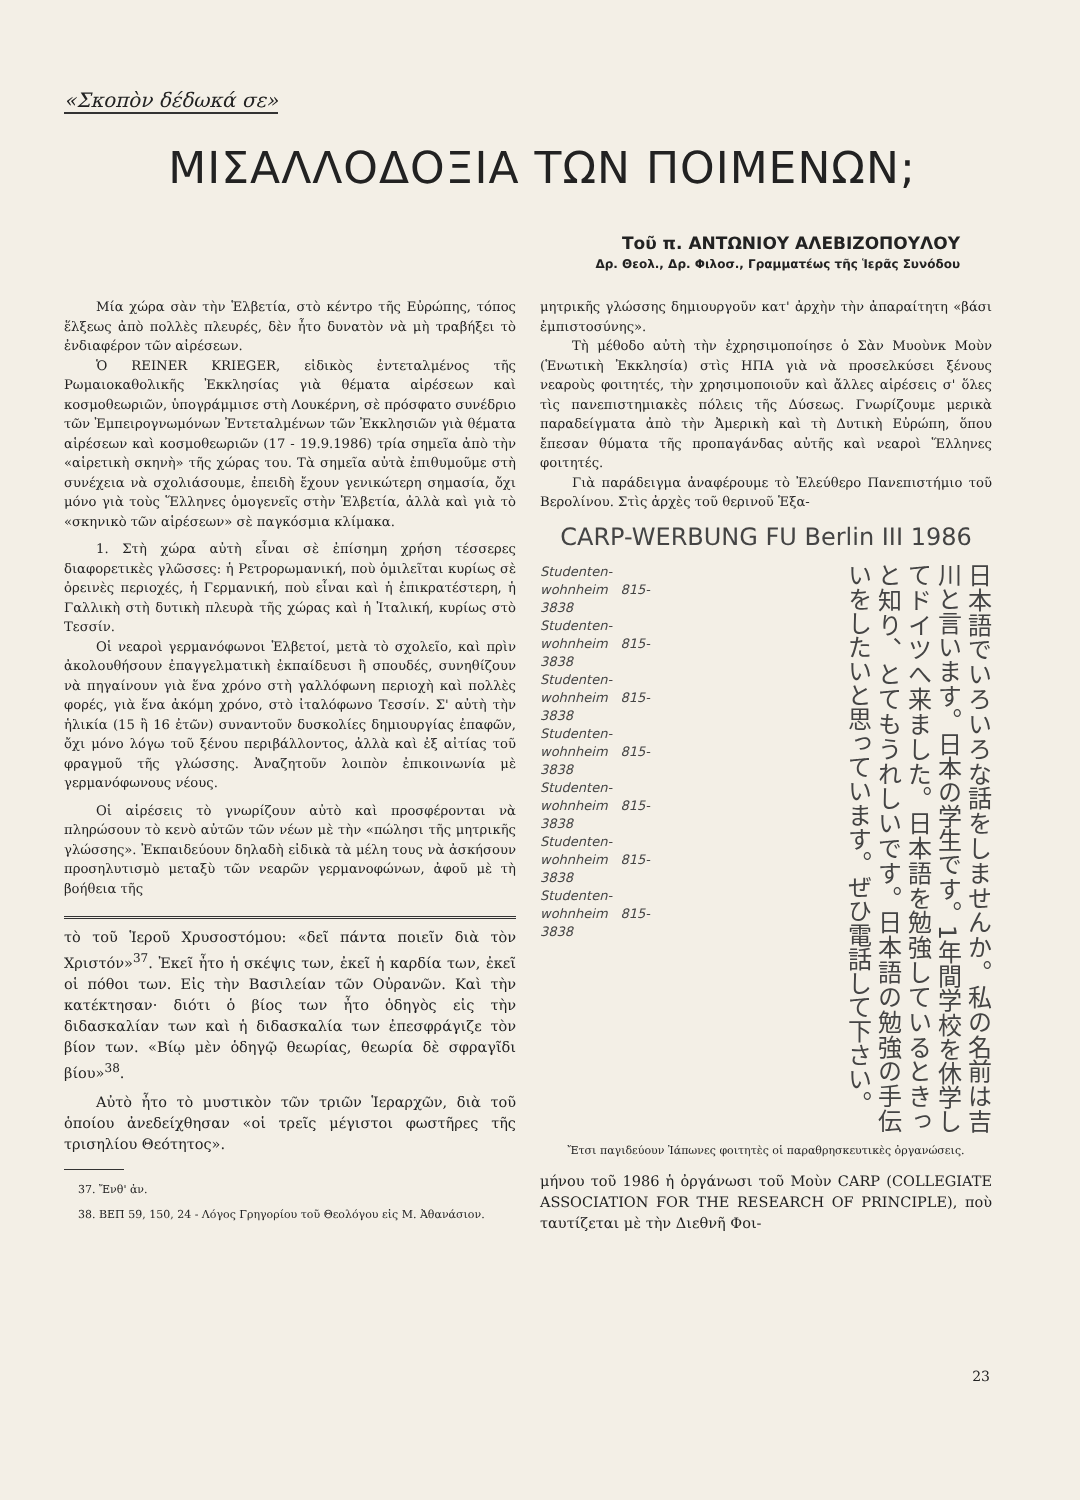«Σκοπὸν δέδωκά σε»
ΜΙΣΑΛΛΟΔΟΞΙΑ ΤΩΝ ΠΟΙΜΕΝΩΝ;
Τοῦ π. ΑΝΤΩΝΙΟΥ ΑΛΕΒΙΖΟΠΟΥΛΟΥ
Δρ. Θεολ., Δρ. Φιλοσ., Γραμματέως τῆς Ἱερᾶς Συνόδου
Μία χώρα σὰν τὴν Ἑλβετία, στὸ κέντρο τῆς Εὐρώπης, τόπος ἕλξεως ἀπὸ πολλὲς πλευρές, δὲν ἦτο δυνατὸν νὰ μὴ τραβήξει τὸ ἐνδιαφέρον τῶν αἱρέσεων.
Ὁ REINER KRIEGER, εἰδικὸς ἐντεταλμένος τῆς Ρωμαιοκαθολικῆς Ἐκκλησίας γιὰ θέματα αἱρέσεων καὶ κοσμοθεωριῶν, ὑπογράμμισε στὴ Λουκέρνη, σὲ πρόσφατο συνέδριο τῶν Ἐμπειρογνωμόνων Ἐντεταλμένων τῶν Ἐκκλησιῶν γιὰ θέματα αἱρέσεων καὶ κοσμοθεωριῶν (17 - 19.9.1986) τρία σημεῖα ἀπὸ τὴν «αἱρετικὴ σκηνὴ» τῆς χώρας του. Τὰ σημεῖα αὐτὰ ἐπιθυμοῦμε στὴ συνέχεια νὰ σχολιάσουμε, ἐπειδὴ ἔχουν γενικώτερη σημασία, ὄχι μόνο γιὰ τοὺς Ἕλληνες ὁμογενεῖς στὴν Ἑλβετία, ἀλλὰ καὶ γιὰ τὸ «σκηνικὸ τῶν αἱρέσεων» σὲ παγκόσμια κλίμακα.
1. Στὴ χώρα αὐτὴ εἶναι σὲ ἐπίσημη χρήση τέσσερες διαφορετικὲς γλῶσσες: ἡ Ρετρορωμανική, ποὺ ὁμιλεῖται κυρίως σὲ ὀρεινὲς περιοχές, ἡ Γερμανική, ποὺ εἶναι καὶ ἡ ἐπικρατέστερη, ἡ Γαλλικὴ στὴ δυτικὴ πλευρὰ τῆς χώρας καὶ ἡ Ἰταλική, κυρίως στὸ Τεσσίν.
Οἱ νεαροὶ γερμανόφωνοι Ἑλβετοί, μετὰ τὸ σχολεῖο, καὶ πρὶν ἀκολουθήσουν ἐπαγγελματικὴ ἐκπαίδευσι ἢ σπουδές, συνηθίζουν νὰ πηγαίνουν γιὰ ἕνα χρόνο στὴ γαλλόφωνη περιοχὴ καὶ πολλὲς φορές, γιὰ ἕνα ἀκόμη χρόνο, στὸ ἰταλόφωνο Τεσσίν. Σ' αὐτὴ τὴν ἡλικία (15 ἢ 16 ἐτῶν) συναντοῦν δυσκολίες δημιουργίας ἐπαφῶν, ὄχι μόνο λόγω τοῦ ξένου περιβάλλοντος, ἀλλὰ καὶ ἐξ αἰτίας τοῦ φραγμοῦ τῆς γλώσσης. Ἀναζητοῦν λοιπὸν ἐπικοινωνία μὲ γερμανόφωνους νέους.
Οἱ αἱρέσεις τὸ γνωρίζουν αὐτὸ καὶ προσφέρονται νὰ πληρώσουν τὸ κενὸ αὐτῶν τῶν νέων μὲ τὴν «πώλησι τῆς μητρικῆς γλώσσης». Ἐκπαιδεύουν δηλαδὴ εἰδικὰ τὰ μέλη τους νὰ ἀσκήσουν προσηλυτισμὸ μεταξὺ τῶν νεαρῶν γερμανοφώνων, ἀφοῦ μὲ τὴ βοήθεια τῆς
τὸ τοῦ Ἱεροῦ Χρυσοστόμου: «δεῖ πάντα ποιεῖν διὰ τὸν Χριστόν»<sup>37</sup>. Ἐκεῖ ἦτο ἡ σκέψις των, ἐκεῖ ἡ καρδία των, ἐκεῖ οἱ πόθοι των. Εἰς τὴν Βασιλείαν τῶν Οὐρανῶν. Καὶ τὴν κατέκτησαν· διότι ὁ βίος των ἦτο ὁδηγὸς εἰς τὴν διδασκαλίαν των καὶ ἡ διδασκαλία των ἐπεσφράγιζε τὸν βίον των. «Βίῳ μὲν ὁδηγῷ θεωρίας, θεωρία δὲ σφραγῖδι βίου»<sup>38</sup>.
Αὐτὸ ἦτο τὸ μυστικὸν τῶν τριῶν Ἱεραρχῶν, διὰ τοῦ ὁποίου ἀνεδείχθησαν «οἱ τρεῖς μέγιστοι φωστῆρες τῆς τρισηλίου Θεότητος».
37. Ἔνθ' ἀν.
38. ΒΕΠ 59, 150, 24 - Λόγος Γρηγορίου τοῦ Θεολόγου εἰς Μ. Ἀθανάσιον.
μητρικῆς γλώσσης δημιουργοῦν κατ' ἀρχὴν τὴν ἀπαραίτητη «βάσι ἐμπιστοσύνης».
Τὴ μέθοδο αὐτὴ τὴν ἐχρησιμοποίησε ὁ Σὰν Μυοὺνκ Μοὺν (Ἑνωτικὴ Ἐκκλησία) στὶς ΗΠΑ γιὰ νὰ προσελκύσει ξένους νεαροὺς φοιτητές, τὴν χρησιμοποιοῦν καὶ ἄλλες αἱρέσεις σ' ὅλες τὶς πανεπιστημιακὲς πόλεις τῆς Δύσεως. Γνωρίζουμε μερικὰ παραδείγματα ἀπὸ τὴν Ἀμερικὴ καὶ τὴ Δυτικὴ Εὐρώπη, ὅπου ἔπεσαν θύματα τῆς προπαγάνδας αὐτῆς καὶ νεαροὶ Ἕλληνες φοιτητές.
Γιὰ παράδειγμα ἀναφέρουμε τὸ Ἐλεύθερο Πανεπιστήμιο τοῦ Βερολίνου. Στὶς ἀρχὲς τοῦ θερινοῦ Ἑξα-
CARP-WERBUNG FU Berlin III 1986
Studenten-wohnheim 815-3838
Studenten-wohnheim 815-3838
Studenten-wohnheim 815-3838
Studenten-wohnheim 815-3838
Studenten-wohnheim 815-3838
Studenten-wohnheim 815-3838
Studenten-wohnheim 815-3838
日本語でいろいろな話をしませんか。私の名前は吉川と言います。日本の学生です。1年間学校を休学してドイツへ来ました。日本語を勉強しているときっと知り、とてもうれしいです。日本語の勉強の手伝いをしたいと思っています。ぜひ電話して下さい。
Ἔτσι παγιδεύουν Ἰάπωνες φοιτητὲς οἱ παραθρησκευτικὲς ὀργανώσεις.
μήνου τοῦ 1986 ἡ ὀργάνωσι τοῦ Μοὺν CARP (COLLEGIATE ASSOCIATION FOR THE RESEARCH OF PRINCIPLE), ποὺ ταυτίζεται μὲ τὴν Διεθνῆ Φοι-
23